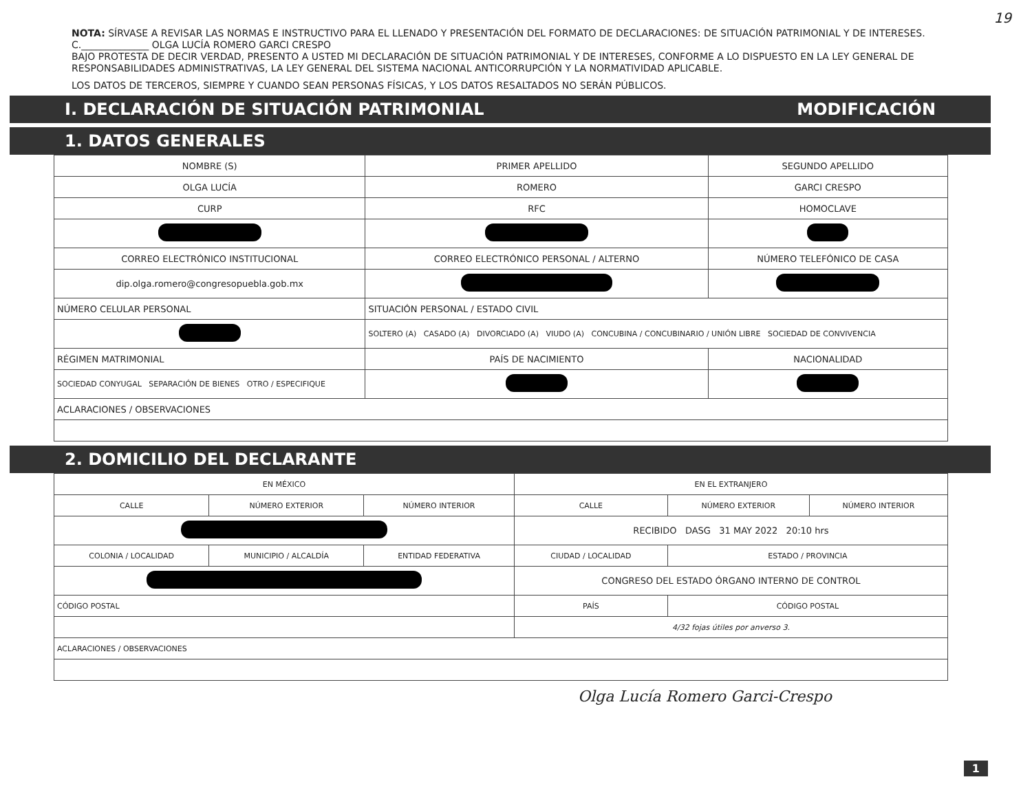19
NOTA: SÍRVASE A REVISAR LAS NORMAS E INSTRUCTIVO PARA EL LLENADO Y PRESENTACIÓN DEL FORMATO DE DECLARACIONES: DE SITUACIÓN PATRIMONIAL Y DE INTERESES.
C.______________ OLGA LUCÍA ROMERO GARCI CRESPO
BAJO PROTESTA DE DECIR VERDAD, PRESENTO A USTED MI DECLARACIÓN DE SITUACIÓN PATRIMONIAL Y DE INTERESES, CONFORME A LO DISPUESTO EN LA LEY GENERAL DE RESPONSABILIDADES ADMINISTRATIVAS, LA LEY GENERAL DEL SISTEMA NACIONAL ANTICORRUPCIÓN Y LA NORMATIVIDAD APLICABLE.
LOS DATOS DE TERCEROS, SIEMPRE Y CUANDO SEAN PERSONAS FÍSICAS, Y LOS DATOS RESALTADOS NO SERÁN PÚBLICOS.
I. DECLARACIÓN DE SITUACIÓN PATRIMONIAL MODIFICACIÓN
1. DATOS GENERALES
| NOMBRE (S) | | PRIMER APELLIDO | | SEGUNDO APELLIDO |
| OLGA LUCÍA | | ROMERO | | GARCI CRESPO |
| CURP | | RFC | | HOMOCLAVE |
| CORREO ELECTRÓNICO INSTITUCIONAL | | CORREO ELECTRÓNICO PERSONAL / ALTERNO | | NÚMERO TELEFÓNICO DE CASA |
| dip.olga.romero@congresopuebla.gob.mx | | | | |
| NÚMERO CELULAR PERSONAL | SITUACIÓN PERSONAL / ESTADO CIVIL | | | |
| | SOLTERO (A) CASADO (A) DIVORCIADO (A) VIUDO (A) CONCUBINA / CONCUBINARIO / UNIÓN LIBRE SOCIEDAD DE CONVIVENCIA | | | |
| RÉGIMEN MATRIMONIAL | | | PAÍS DE NACIMIENTO | NACIONALIDAD |
| SOCIEDAD CONYUGAL SEPARACIÓN DE BIENES OTRO / ESPECIFIQUE | | | | |
| ACLARACIONES / OBSERVACIONES | | | | |
2. DOMICILIO DEL DECLARANTE
| EN MÉXICO | | | EN EL EXTRANJERO | | |
| CALLE | NÚMERO EXTERIOR | NÚMERO INTERIOR | CALLE | NÚMERO EXTERIOR | NÚMERO INTERIOR |
| | | | RECIBIDO DASG 31 MAY 2022 20:10 hrs | | |
| COLONIA / LOCALIDAD | MUNICIPIO / ALCALDÍA | ENTIDAD FEDERATIVA | CIUDAD / LOCALIDAD | ESTADO / PROVINCIA | |
| | | | CONGRESO DEL ESTADO ÓRGANO INTERNO DE CONTROL | | |
| CÓDIGO POSTAL | | | PAÍS | CÓDIGO POSTAL | |
| | | | 4/32 fojas útiles por anverso 3. | | |
| ACLARACIONES / OBSERVACIONES | | | | | |
Olga Lucía Romero Garci-Crespo
1